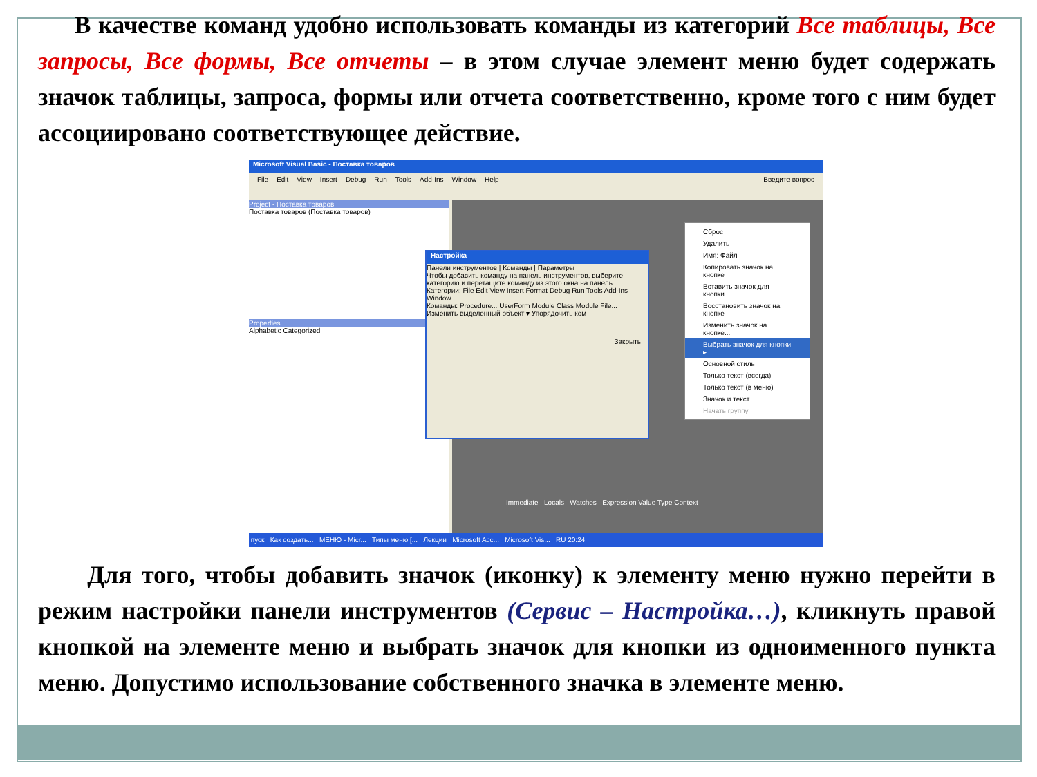В качестве команд удобно использовать команды из категорий Все таблицы, Все запросы, Все формы, Все отчеты – в этом случае элемент меню будет содержать значок таблицы, запроса, формы или отчета соответственно, кроме того с ним будет ассоциировано соответствующее действие.
Microsoft Visual Basic - Поставка товаров
File Edit View Insert Debug Run Tools Add-Ins Window Help Введите вопрос
Project - Поставка товаров
Поставка товаров (Поставка товаров)
Properties
Alphabetic Categorized
Настройка
Панели инструментов | Команды | Параметры
Чтобы добавить команду на панель инструментов, выберите категорию и перетащите команду из этого окна на панель.
Категории: File Edit View Insert Format Debug Run Tools Add-Ins Window
Команды: Procedure... UserForm Module Class Module File...
Изменить выделенный объект ▾ Упорядочить ком
Закрыть
Сброс
Удалить
Имя: Файл
Копировать значок на кнопке
Вставить значок для кнопки
Восстановить значок на кнопке
Изменить значок на кнопке...
Выбрать значок для кнопки ▸
Основной стиль
Только текст (всегда)
Только текст (в меню)
Значок и текст
Начать группу
Immediate Locals Watches Expression Value Type Context
пуск Как создать... МЕНЮ - Micr... Типы меню [... Лекции Microsoft Acc... Microsoft Vis... RU 20:24
Для того, чтобы добавить значок (иконку) к элементу меню нужно перейти в режим настройки панели инструментов (Сервис – Настройка…), кликнуть правой кнопкой на элементе меню и выбрать значок для кнопки из одноименного пункта меню. Допустимо использование собственного значка в элементе меню.